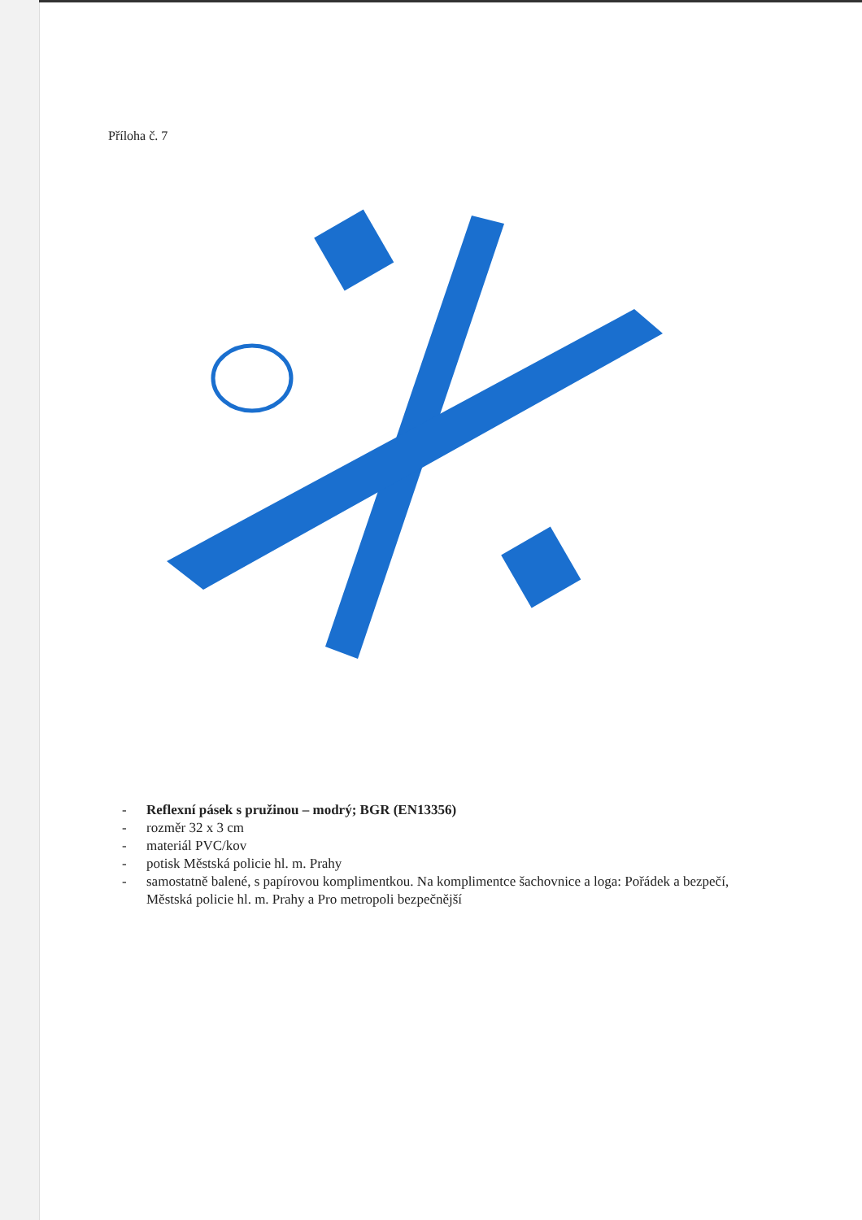Příloha č. 7
- Reflexní pásek s pružinou – modrý; BGR (EN13356)
- rozměr 32 x 3 cm
- materiál PVC/kov
- potisk Městská policie hl. m. Prahy
- samostatně balené, s papírovou komplimentkou. Na komplimentce šachovnice a loga: Pořádek a bezpečí, Městská policie hl. m. Prahy a Pro metropoli bezpečnější